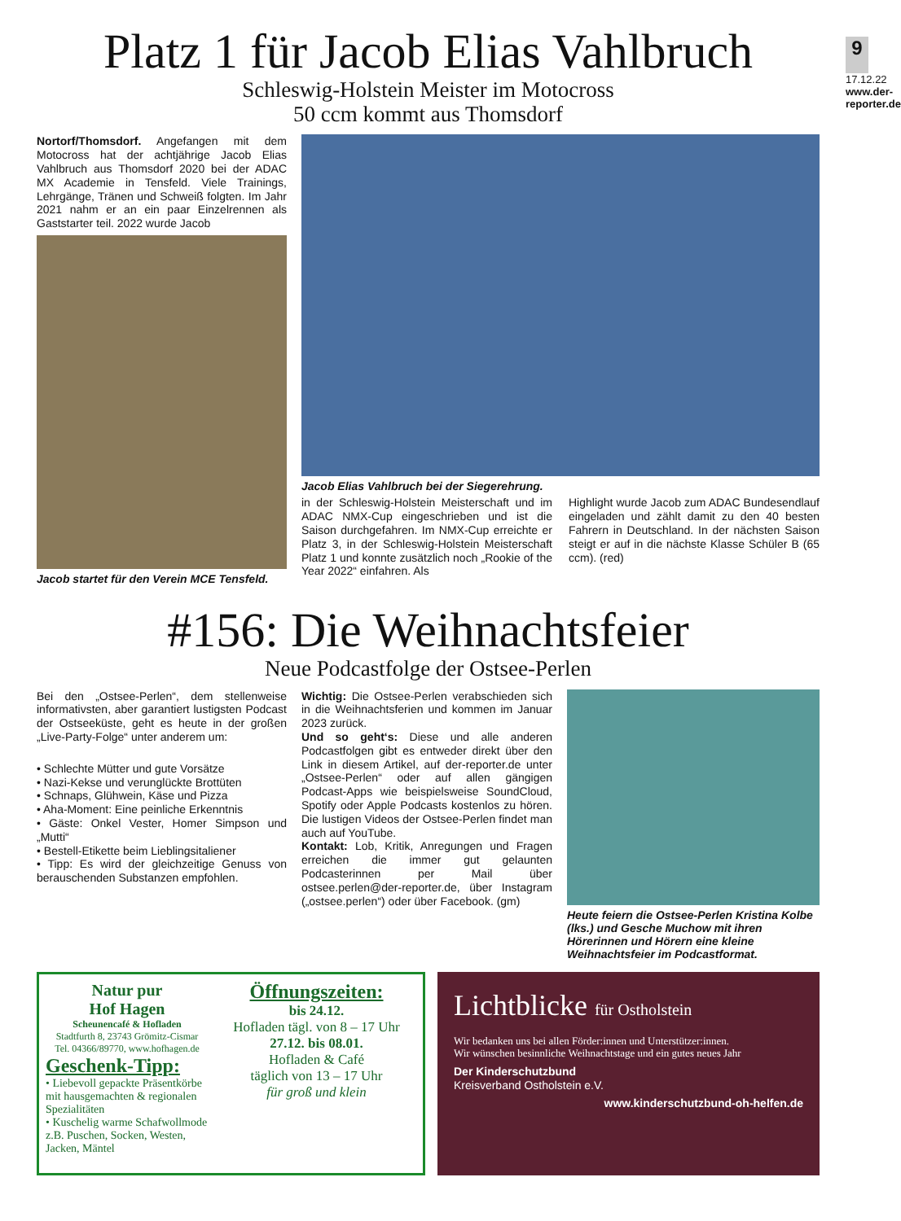9
17.12.22
www.der-reporter.de
Platz 1 für Jacob Elias Vahlbruch
Schleswig-Holstein Meister im Motocross
50 ccm kommt aus Thomsdorf
Nortorf/Thomsdorf. Angefangen mit dem Motocross hat der achtjährige Jacob Elias Vahlbruch aus Thomsdorf 2020 bei der ADAC MX Academie in Tensfeld. Viele Trainings, Lehrgänge, Tränen und Schweiß folgten. Im Jahr 2021 nahm er an ein paar Einzelrennen als Gaststarter teil. 2022 wurde Jacob
Jacob startet für den Verein MCE Tensfeld.
Jacob Elias Vahlbruch bei der Siegerehrung.
in der Schleswig-Holstein Meisterschaft und im ADAC NMX-Cup eingeschrieben und ist die Saison durchgefahren. Im NMX-Cup erreichte er Platz 3, in der Schleswig-Holstein Meisterschaft Platz 1 und konnte zusätzlich noch „Rookie of the Year 2022“ einfahren. Als
Highlight wurde Jacob zum ADAC Bundesendlauf eingeladen und zählt damit zu den 40 besten Fahrern in Deutschland. In der nächsten Saison steigt er auf in die nächste Klasse Schüler B (65 ccm). (red)
#156: Die Weihnachtsfeier
Neue Podcastfolge der Ostsee-Perlen
Bei den „Ostsee-Perlen“, dem stellenweise informativsten, aber garantiert lustigsten Podcast der Ostseeküste, geht es heute in der großen „Live-Party-Folge“ unter anderem um:
• Schlechte Mütter und gute Vorsätze
• Nazi-Kekse und verunglückte Brottüten
• Schnaps, Glühwein, Käse und Pizza
• Aha-Moment: Eine peinliche Erkenntnis
• Gäste: Onkel Vester, Homer Simpson und „Mutti“
• Bestell-Etikette beim Lieblingsitaliener
• Tipp: Es wird der gleichzeitige Genuss von berauschenden Substanzen empfohlen.
Wichtig: Die Ostsee-Perlen verabschieden sich in die Weihnachtsferien und kommen im Januar 2023 zurück.
Und so geht‘s: Diese und alle anderen Podcastfolgen gibt es entweder direkt über den Link in diesem Artikel, auf der-reporter.de unter „Ostsee-Perlen“ oder auf allen gängigen Podcast-Apps wie beispielsweise SoundCloud, Spotify oder Apple Podcasts kostenlos zu hören. Die lustigen Videos der Ostsee-Perlen findet man auch auf YouTube.
Kontakt: Lob, Kritik, Anregungen und Fragen erreichen die immer gut gelaunten Podcasterinnen per Mail über ostsee.perlen@der-reporter.de, über Instagram („ostsee.perlen“) oder über Facebook. (gm)
Heute feiern die Ostsee-Perlen Kristina Kolbe (lks.) und Gesche Muchow mit ihren Hörerinnen und Hörern eine kleine Weihnachtsfeier im Podcastformat.
Natur pur
Hof Hagen
Scheunencafé & Hofladen
Stadtfurth 8, 23743 Grömitz-Cismar
Tel. 04366/89770, www.hofhagen.de
Geschenk-Tipp:
• Liebevoll gepackte Präsentkörbe mit hausgemachten & regionalen Spezialitäten
• Kuschelig warme Schafwollmode z.B. Puschen, Socken, Westen, Jacken, Mäntel
Öffnungszeiten:
bis 24.12.
Hofladen tägl. von 8 – 17 Uhr
27.12. bis 08.01.
Hofladen & Café
täglich von 13 – 17 Uhr
für groß und klein
Lichtblicke für Ostholstein
Wir bedanken uns bei allen Förder:innen und Unterstützer:innen.
Wir wünschen besinnliche Weihnachtstage und ein gutes neues Jahr
Der Kinderschutzbund
Kreisverband Ostholstein e.V.
www.kinderschutzbund-oh-helfen.de